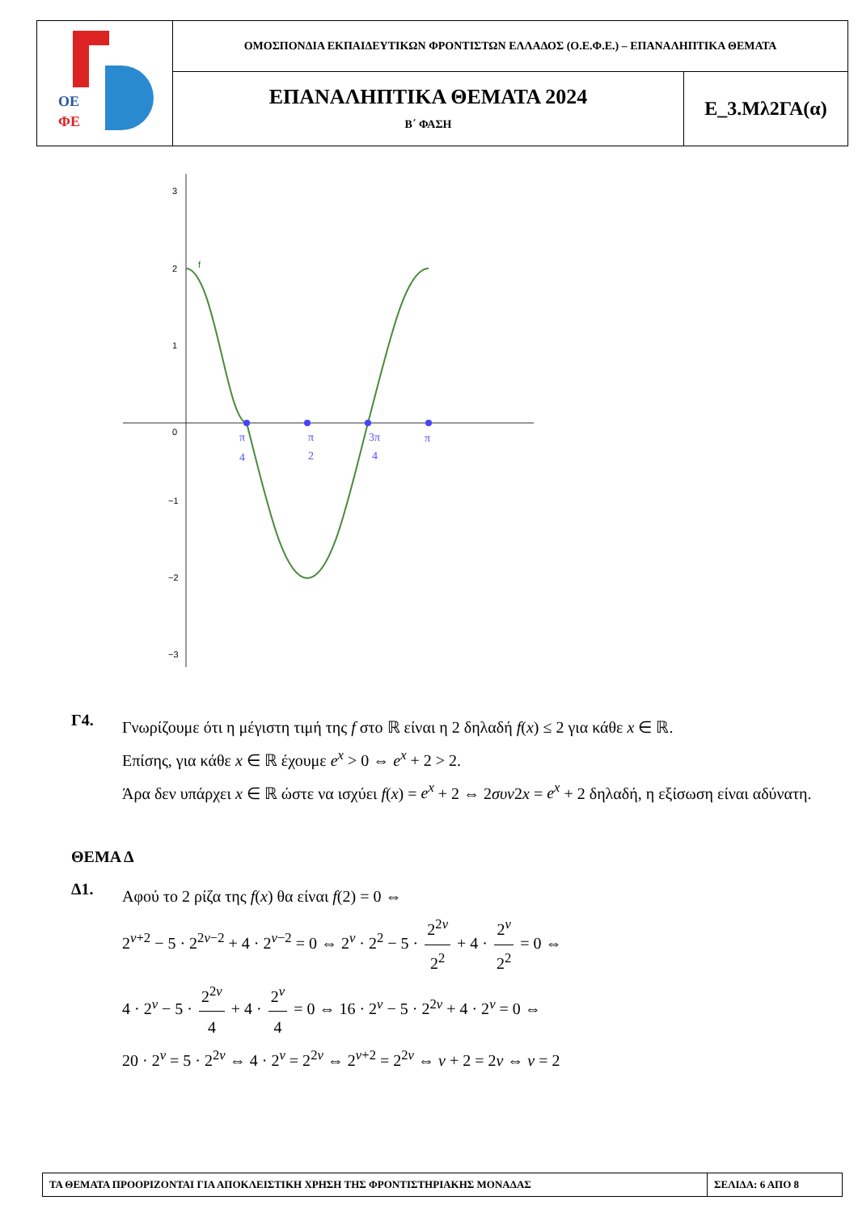| ΟΕ ΦΕ | ΟΜΟΣΠΟΝΔΙΑ ΕΚΠΑΙΔΕΥΤΙΚΩΝ ΦΡΟΝΤΙΣΤΩΝ ΕΛΛΑΔΟΣ (Ο.Ε.Φ.Ε.) – ΕΠΑΝΑΛΗΠΤΙΚΑ ΘΕΜΑΤΑ | |
| | ΕΠΑΝΑΛΗΠΤΙΚΑ ΘΕΜΑΤΑ 2024 Β΄ ΦΑΣΗ | Ε_3.Μλ2ΓΑ(α) |
3
2
1
0
−1
−2
−3
f
π
4
π
2
3π
4
π
Γ4.
Γνωρίζουμε ότι η μέγιστη τιμή της f στο ℝ είναι η 2 δηλαδή f(x) ≤ 2 για κάθε x ∈ ℝ.
Επίσης, για κάθε x ∈ ℝ έχουμε e<sup>x</sup> > 0 ⇔ e<sup>x</sup> + 2 > 2.
Άρα δεν υπάρχει x ∈ ℝ ώστε να ισχύει f(x) = e<sup>x</sup> + 2 ⇔ 2συν2x = e<sup>x</sup> + 2 δηλαδή, η εξίσωση είναι αδύνατη.
ΘΕΜΑ Δ
Δ1.
Αφού το 2 ρίζα της f(x) θα είναι f(2) = 0 ⇔
2<sup>ν+2</sup> − 5 · 2<sup>2ν−2</sup> + 4 · 2<sup>ν−2</sup> = 0 ⇔ 2<sup>ν</sup> · 2<sup>2</sup> − 5 · 2<sup>2ν</sup> 2<sup>2</sup> + 4 · 2<sup>ν</sup> 2<sup>2</sup> = 0 ⇔
4 · 2<sup>ν</sup> − 5 · 2<sup>2ν</sup> 4 + 4 · 2<sup>ν</sup> 4 = 0 ⇔ 16 · 2<sup>ν</sup> − 5 · 2<sup>2ν</sup> + 4 · 2<sup>ν</sup> = 0 ⇔
20 · 2<sup>ν</sup> = 5 · 2<sup>2ν</sup> ⇔ 4 · 2<sup>ν</sup> = 2<sup>2ν</sup> ⇔ 2<sup>ν+2</sup> = 2<sup>2ν</sup> ⇔ ν + 2 = 2ν ⇔ ν = 2
| ΤΑ ΘΕΜΑΤΑ ΠΡΟΟΡΙΖΟΝΤΑΙ ΓΙΑ ΑΠΟΚΛΕΙΣΤΙΚΗ ΧΡΗΣΗ ΤΗΣ ΦΡΟΝΤΙΣΤΗΡΙΑΚΗΣ ΜΟΝΑΔΑΣ | ΣΕΛΙΔΑ: 6 ΑΠΟ 8 |